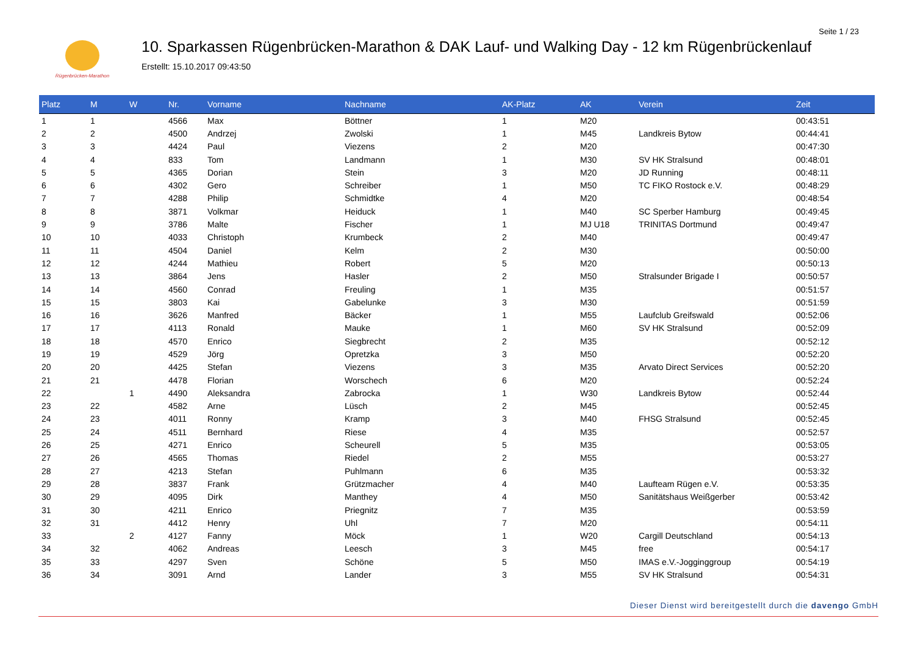Seite 1 / 23
Rügenbrücken-Marathon
10. Sparkassen Rügenbrücken-Marathon & DAK Lauf- und Walking Day - 12 km Rügenbrückenlauf
Erstellt: 15.10.2017 09:43:50
| Platz | M | W | Nr. | Vorname | Nachname | AK-Platz | AK | Verein | Zeit |
| --- | --- | --- | --- | --- | --- | --- | --- | --- | --- |
| 1 | 1 | | 4566 | Max | Böttner | 1 | M20 | | 00:43:51 |
| 2 | 2 | | 4500 | Andrzej | Zwolski | 1 | M45 | Landkreis Bytow | 00:44:41 |
| 3 | 3 | | 4424 | Paul | Viezens | 2 | M20 | | 00:47:30 |
| 4 | 4 | | 833 | Tom | Landmann | 1 | M30 | SV HK Stralsund | 00:48:01 |
| 5 | 5 | | 4365 | Dorian | Stein | 3 | M20 | JD Running | 00:48:11 |
| 6 | 6 | | 4302 | Gero | Schreiber | 1 | M50 | TC FIKO Rostock e.V. | 00:48:29 |
| 7 | 7 | | 4288 | Philip | Schmidtke | 4 | M20 | | 00:48:54 |
| 8 | 8 | | 3871 | Volkmar | Heiduck | 1 | M40 | SC Sperber Hamburg | 00:49:45 |
| 9 | 9 | | 3786 | Malte | Fischer | 1 | MJ U18 | TRINITAS Dortmund | 00:49:47 |
| 10 | 10 | | 4033 | Christoph | Krumbeck | 2 | M40 | | 00:49:47 |
| 11 | 11 | | 4504 | Daniel | Kelm | 2 | M30 | | 00:50:00 |
| 12 | 12 | | 4244 | Mathieu | Robert | 5 | M20 | | 00:50:13 |
| 13 | 13 | | 3864 | Jens | Hasler | 2 | M50 | Stralsunder Brigade I | 00:50:57 |
| 14 | 14 | | 4560 | Conrad | Freuling | 1 | M35 | | 00:51:57 |
| 15 | 15 | | 3803 | Kai | Gabelunke | 3 | M30 | | 00:51:59 |
| 16 | 16 | | 3626 | Manfred | Bäcker | 1 | M55 | Laufclub Greifswald | 00:52:06 |
| 17 | 17 | | 4113 | Ronald | Mauke | 1 | M60 | SV HK Stralsund | 00:52:09 |
| 18 | 18 | | 4570 | Enrico | Siegbrecht | 2 | M35 | | 00:52:12 |
| 19 | 19 | | 4529 | Jörg | Opretzka | 3 | M50 | | 00:52:20 |
| 20 | 20 | | 4425 | Stefan | Viezens | 3 | M35 | Arvato Direct Services | 00:52:20 |
| 21 | 21 | | 4478 | Florian | Worschech | 6 | M20 | | 00:52:24 |
| 22 | | 1 | 4490 | Aleksandra | Zabrocka | 1 | W30 | Landkreis Bytow | 00:52:44 |
| 23 | 22 | | 4582 | Arne | Lüsch | 2 | M45 | | 00:52:45 |
| 24 | 23 | | 4011 | Ronny | Kramp | 3 | M40 | FHSG Stralsund | 00:52:45 |
| 25 | 24 | | 4511 | Bernhard | Riese | 4 | M35 | | 00:52:57 |
| 26 | 25 | | 4271 | Enrico | Scheurell | 5 | M35 | | 00:53:05 |
| 27 | 26 | | 4565 | Thomas | Riedel | 2 | M55 | | 00:53:27 |
| 28 | 27 | | 4213 | Stefan | Puhlmann | 6 | M35 | | 00:53:32 |
| 29 | 28 | | 3837 | Frank | Grützmacher | 4 | M40 | Laufteam Rügen e.V. | 00:53:35 |
| 30 | 29 | | 4095 | Dirk | Manthey | 4 | M50 | Sanitätshaus Weißgerber | 00:53:42 |
| 31 | 30 | | 4211 | Enrico | Priegnitz | 7 | M35 | | 00:53:59 |
| 32 | 31 | | 4412 | Henry | Uhl | 7 | M20 | | 00:54:11 |
| 33 | | 2 | 4127 | Fanny | Möck | 1 | W20 | Cargill Deutschland | 00:54:13 |
| 34 | 32 | | 4062 | Andreas | Leesch | 3 | M45 | free | 00:54:17 |
| 35 | 33 | | 4297 | Sven | Schöne | 5 | M50 | IMAS e.V.-Jogginggroup | 00:54:19 |
| 36 | 34 | | 3091 | Arnd | Lander | 3 | M55 | SV HK Stralsund | 00:54:31 |
Dieser Dienst wird bereitgestellt durch die davengo GmbH